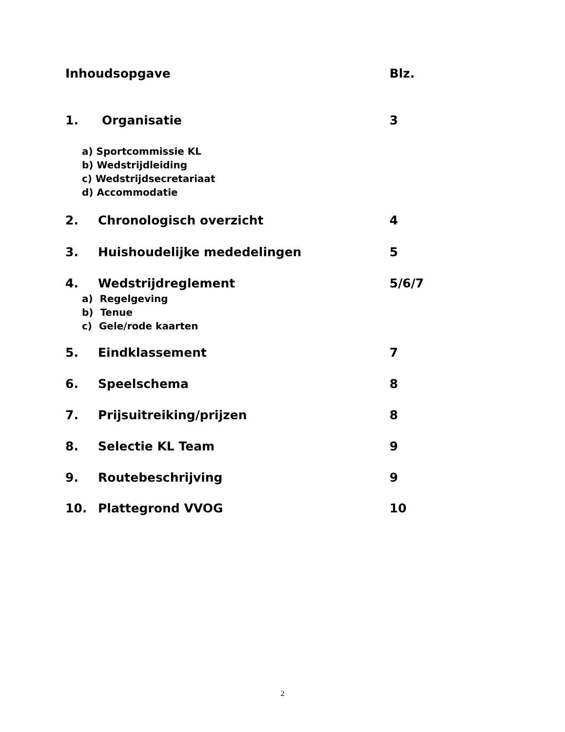Inhoudsopgave Blz.
1. Organisatie 3
a) Sportcommissie KL
b) Wedstrijdleiding
c) Wedstrijdsecretariaat
d) Accommodatie
2. Chronologisch overzicht 4
3. Huishoudelijke mededelingen 5
4. Wedstrijdreglement 5/6/7
a) Regelgeving
b) Tenue
c) Gele/rode kaarten
5. Eindklassement 7
6. Speelschema 8
7. Prijsuitreiking/prijzen 8
8. Selectie KL Team 9
9. Routebeschrijving 9
10. Plattegrond VVOG 10
2